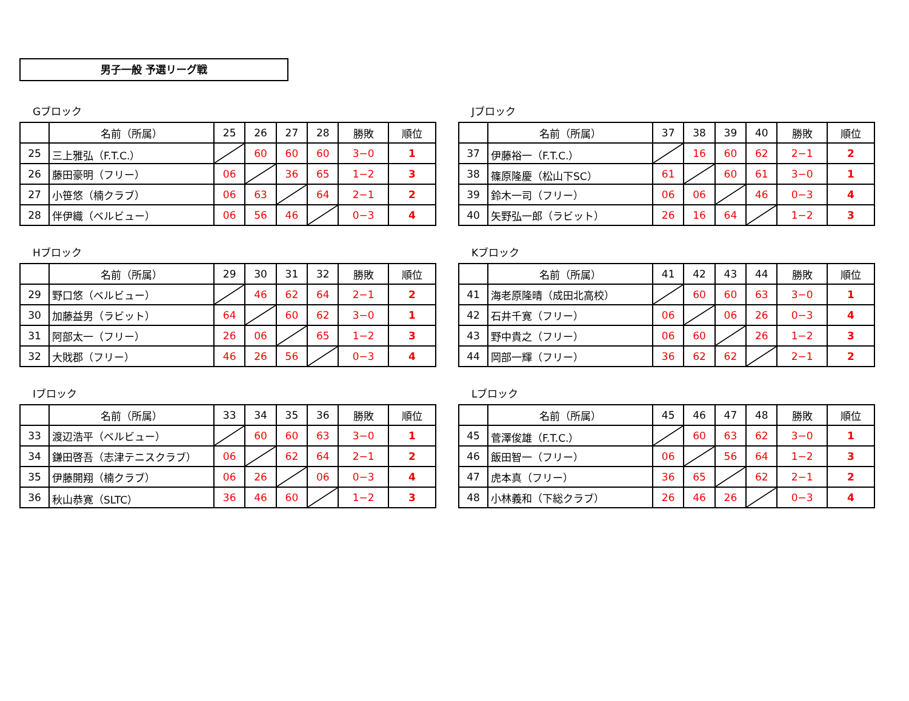男子一般 予選リーグ戦
Gブロック
| | 名前（所属） | 25 | 26 | 27 | 28 | 勝敗 | 順位 |
| --- | --- | --- | --- | --- | --- | --- | --- |
| 25 | 三上雅弘（F.T.C.） | | 60 | 60 | 60 | 3−0 | 1 |
| 26 | 藤田豪明（フリー） | 06 | | 36 | 65 | 1−2 | 3 |
| 27 | 小笹悠（楠クラブ） | 06 | 63 | | 64 | 2−1 | 2 |
| 28 | 伴伊織（ベルビュー） | 06 | 56 | 46 | | 0−3 | 4 |
Jブロック
| | 名前（所属） | 37 | 38 | 39 | 40 | 勝敗 | 順位 |
| --- | --- | --- | --- | --- | --- | --- | --- |
| 37 | 伊藤裕一（F.T.C.） | | 16 | 60 | 62 | 2−1 | 2 |
| 38 | 篠原隆慶（松山下SC） | 61 | | 60 | 61 | 3−0 | 1 |
| 39 | 鈴木一司（フリー） | 06 | 06 | | 46 | 0−3 | 4 |
| 40 | 矢野弘一郎（ラビット） | 26 | 16 | 64 | | 1−2 | 3 |
Hブロック
| | 名前（所属） | 29 | 30 | 31 | 32 | 勝敗 | 順位 |
| --- | --- | --- | --- | --- | --- | --- | --- |
| 29 | 野口悠（ベルビュー） | | 46 | 62 | 64 | 2−1 | 2 |
| 30 | 加藤益男（ラビット） | 64 | | 60 | 62 | 3−0 | 1 |
| 31 | 阿部太一（フリー） | 26 | 06 | | 65 | 1−2 | 3 |
| 32 | 大戝郡（フリー） | 46 | 26 | 56 | | 0−3 | 4 |
Kブロック
| | 名前（所属） | 41 | 42 | 43 | 44 | 勝敗 | 順位 |
| --- | --- | --- | --- | --- | --- | --- | --- |
| 41 | 海老原隆晴（成田北高校） | | 60 | 60 | 63 | 3−0 | 1 |
| 42 | 石井千寛（フリー） | 06 | | 06 | 26 | 0−3 | 4 |
| 43 | 野中貴之（フリー） | 06 | 60 | | 26 | 1−2 | 3 |
| 44 | 岡部一輝（フリー） | 36 | 62 | 62 | | 2−1 | 2 |
Iブロック
| | 名前（所属） | 33 | 34 | 35 | 36 | 勝敗 | 順位 |
| --- | --- | --- | --- | --- | --- | --- | --- |
| 33 | 渡辺浩平（ベルビュー） | | 60 | 60 | 63 | 3−0 | 1 |
| 34 | 鎌田啓吾（志津テニスクラブ） | 06 | | 62 | 64 | 2−1 | 2 |
| 35 | 伊藤開翔（楠クラブ） | 06 | 26 | | 06 | 0−3 | 4 |
| 36 | 秋山恭寛（SLTC） | 36 | 46 | 60 | | 1−2 | 3 |
Lブロック
| | 名前（所属） | 45 | 46 | 47 | 48 | 勝敗 | 順位 |
| --- | --- | --- | --- | --- | --- | --- | --- |
| 45 | 菅澤俊雄（F.T.C.） | | 60 | 63 | 62 | 3−0 | 1 |
| 46 | 飯田智一（フリー） | 06 | | 56 | 64 | 1−2 | 3 |
| 47 | 虎本真（フリー） | 36 | 65 | | 62 | 2−1 | 2 |
| 48 | 小林義和（下総クラブ） | 26 | 46 | 26 | | 0−3 | 4 |